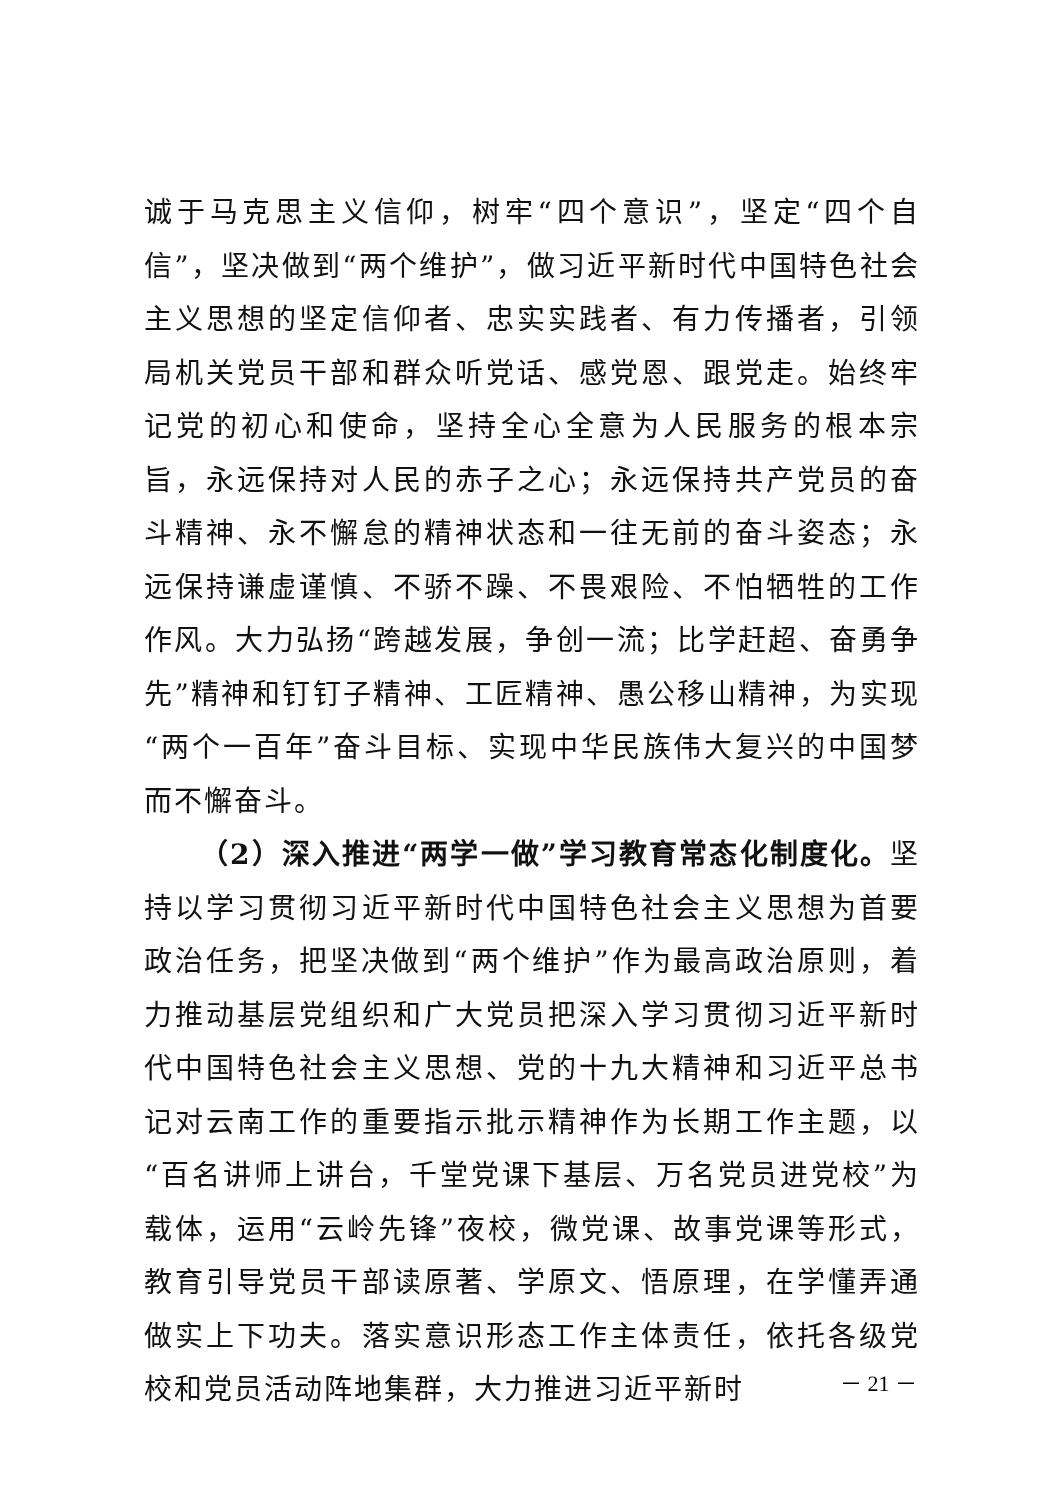诚于马克思主义信仰，树牢“四个意识”，坚定“四个自信”，坚决做到“两个维护”，做习近平新时代中国特色社会主义思想的坚定信仰者、忠实实践者、有力传播者，引领局机关党员干部和群众听党话、感党恩、跟党走。始终牢记党的初心和使命，坚持全心全意为人民服务的根本宗旨，永远保持对人民的赤子之心；永远保持共产党员的奋斗精神、永不懈怠的精神状态和一往无前的奋斗姿态；永远保持谦虚谨慎、不骄不躁、不畏艰险、不怕牺牲的工作作风。大力弘扬“跨越发展，争创一流；比学赶超、奋勇争先”精神和钉钉子精神、工匠精神、愚公移山精神，为实现“两个一百年”奋斗目标、实现中华民族伟大复兴的中国梦而不懈奋斗。
（2）深入推进“两学一做”学习教育常态化制度化。坚持以学习贯彻习近平新时代中国特色社会主义思想为首要政治任务，把坚决做到“两个维护”作为最高政治原则，着力推动基层党组织和广大党员把深入学习贯彻习近平新时代中国特色社会主义思想、党的十九大精神和习近平总书记对云南工作的重要指示批示精神作为长期工作主题，以“百名讲师上讲台，千堂党课下基层、万名党员进党校”为载体，运用“云岭先锋”夜校，微党课、故事党课等形式，教育引导党员干部读原著、学原文、悟原理，在学懂弄通做实上下功夫。落实意识形态工作主体责任，依托各级党校和党员活动阵地集群，大力推进习近平新时
－ 21 －